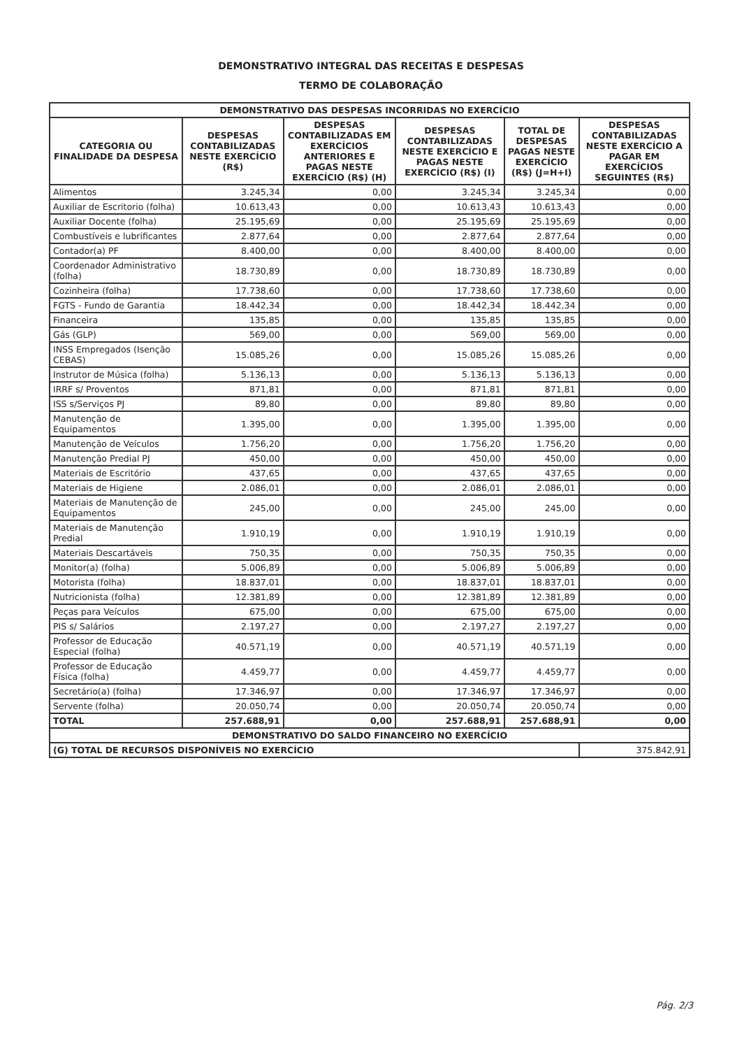DEMONSTRATIVO INTEGRAL DAS RECEITAS E DESPESAS
TERMO DE COLABORAÇÃO
| DEMONSTRATIVO DAS DESPESAS INCORRIDAS NO EXERCÍCIO | | | | | |
| --- | --- | --- | --- | --- | --- |
| CATEGORIA OU FINALIDADE DA DESPESA | DESPESAS CONTABILIZADAS NESTE EXERCÍCIO (R$) | DESPESAS CONTABILIZADAS EM EXERCÍCIOS ANTERIORES E PAGAS NESTE EXERCÍCIO (R$) (H) | DESPESAS CONTABILIZADAS NESTE EXERCÍCIO E PAGAS NESTE EXERCÍCIO (R$) (I) | TOTAL DE DESPESAS PAGAS NESTE EXERCÍCIO (R$) (J=H+I) | DESPESAS CONTABILIZADAS NESTE EXERCÍCIO A PAGAR EM EXERCÍCIOS SEGUINTES (R$) |
| Alimentos | 3.245,34 | 0,00 | 3.245,34 | 3.245,34 | 0,00 |
| Auxiliar de Escritorio (folha) | 10.613,43 | 0,00 | 10.613,43 | 10.613,43 | 0,00 |
| Auxiliar Docente (folha) | 25.195,69 | 0,00 | 25.195,69 | 25.195,69 | 0,00 |
| Combustíveis e lubrificantes | 2.877,64 | 0,00 | 2.877,64 | 2.877,64 | 0,00 |
| Contador(a) PF | 8.400,00 | 0,00 | 8.400,00 | 8.400,00 | 0,00 |
| Coordenador Administrativo (folha) | 18.730,89 | 0,00 | 18.730,89 | 18.730,89 | 0,00 |
| Cozinheira (folha) | 17.738,60 | 0,00 | 17.738,60 | 17.738,60 | 0,00 |
| FGTS - Fundo de Garantia | 18.442,34 | 0,00 | 18.442,34 | 18.442,34 | 0,00 |
| Financeira | 135,85 | 0,00 | 135,85 | 135,85 | 0,00 |
| Gás (GLP) | 569,00 | 0,00 | 569,00 | 569,00 | 0,00 |
| INSS Empregados (Isenção CEBAS) | 15.085,26 | 0,00 | 15.085,26 | 15.085,26 | 0,00 |
| Instrutor de Música (folha) | 5.136,13 | 0,00 | 5.136,13 | 5.136,13 | 0,00 |
| IRRF s/ Proventos | 871,81 | 0,00 | 871,81 | 871,81 | 0,00 |
| ISS s/Serviços PJ | 89,80 | 0,00 | 89,80 | 89,80 | 0,00 |
| Manutenção de Equipamentos | 1.395,00 | 0,00 | 1.395,00 | 1.395,00 | 0,00 |
| Manutenção de Veículos | 1.756,20 | 0,00 | 1.756,20 | 1.756,20 | 0,00 |
| Manutenção Predial PJ | 450,00 | 0,00 | 450,00 | 450,00 | 0,00 |
| Materiais de Escritório | 437,65 | 0,00 | 437,65 | 437,65 | 0,00 |
| Materiais de Higiene | 2.086,01 | 0,00 | 2.086,01 | 2.086,01 | 0,00 |
| Materiais de Manutenção de Equipamentos | 245,00 | 0,00 | 245,00 | 245,00 | 0,00 |
| Materiais de Manutenção Predial | 1.910,19 | 0,00 | 1.910,19 | 1.910,19 | 0,00 |
| Materiais Descartáveis | 750,35 | 0,00 | 750,35 | 750,35 | 0,00 |
| Monitor(a) (folha) | 5.006,89 | 0,00 | 5.006,89 | 5.006,89 | 0,00 |
| Motorista (folha) | 18.837,01 | 0,00 | 18.837,01 | 18.837,01 | 0,00 |
| Nutricionista (folha) | 12.381,89 | 0,00 | 12.381,89 | 12.381,89 | 0,00 |
| Peças para Veículos | 675,00 | 0,00 | 675,00 | 675,00 | 0,00 |
| PIS s/ Salários | 2.197,27 | 0,00 | 2.197,27 | 2.197,27 | 0,00 |
| Professor de Educação Especial (folha) | 40.571,19 | 0,00 | 40.571,19 | 40.571,19 | 0,00 |
| Professor de Educação Física (folha) | 4.459,77 | 0,00 | 4.459,77 | 4.459,77 | 0,00 |
| Secretário(a) (folha) | 17.346,97 | 0,00 | 17.346,97 | 17.346,97 | 0,00 |
| Servente (folha) | 20.050,74 | 0,00 | 20.050,74 | 20.050,74 | 0,00 |
| TOTAL | 257.688,91 | 0,00 | 257.688,91 | 257.688,91 | 0,00 |
| DEMONSTRATIVO DO SALDO FINANCEIRO NO EXERCÍCIO | | | | | |
| (G) TOTAL DE RECURSOS DISPONÍVEIS NO EXERCÍCIO | | | | | 375.842,91 |
Pág. 2/3